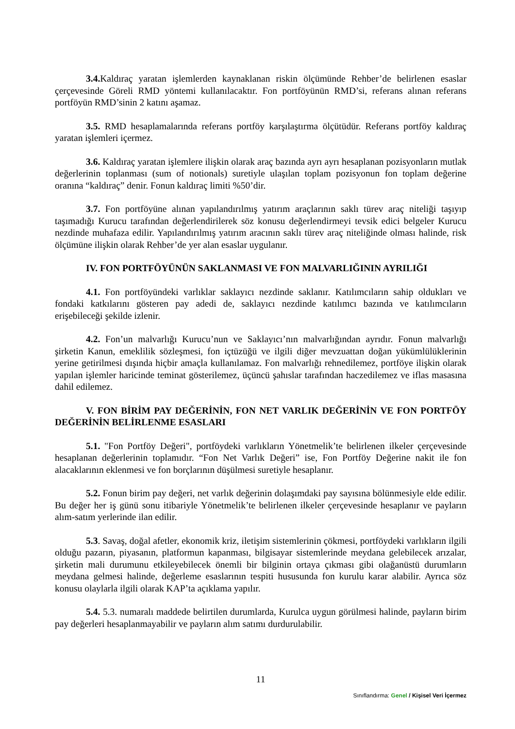3.4. Kaldıraç yaratan işlemlerden kaynaklanan riskin ölçümünde Rehber’de belirlenen esaslar çerçevesinde Göreli RMD yöntemi kullanılacaktır. Fon portföyünün RMD’si, referans alınan referans portföyün RMD’sinin 2 katını aşamaz.
3.5. RMD hesaplamalarında referans portföy karşılaştırma ölçütüdür. Referans portföy kaldıraç yaratan işlemleri içermez.
3.6. Kaldıraç yaratan işlemlere ilişkin olarak araç bazında ayrı ayrı hesaplanan pozisyonların mutlak değerlerinin toplanması (sum of notionals) suretiyle ulaşılan toplam pozisyonun fon toplam değerine oranına “kaldıraç” denir. Fonun kaldıraç limiti %50’dir.
3.7. Fon portföyüne alınan yapılandırılmış yatırım araçlarının saklı türev araç niteliği taşıyıp taşımadığı Kurucu tarafından değerlendirilerek söz konusu değerlendirmeyi tevsik edici belgeler Kurucu nezdinde muhafaza edilir. Yapılandırılmış yatırım aracının saklı türev araç niteliğinde olması halinde, risk ölçümüne ilişkin olarak Rehber’de yer alan esaslar uygulanır.
IV. FON PORTFÖYÜNÜN SAKLANMASI VE FON MALVARLIĞININ AYRILIĞI
4.1. Fon portföyündeki varlıklar saklayıcı nezdinde saklanır. Katılımcıların sahip oldukları ve fondaki katkılarını gösteren pay adedi de, saklayıcı nezdinde katılımcı bazında ve katılımcıların erişebileceği şekilde izlenir.
4.2. Fon’un malvarlığı Kurucu’nun ve Saklayıcı’nın malvarlığından ayrıdır. Fonun malvarlığı şirketin Kanun, emeklilik sözleşmesi, fon içtüzüğü ve ilgili diğer mevzuattan doğan yükümlülüklerinin yerine getirilmesi dışında hiçbir amaçla kullanılamaz. Fon malvarlığı rehnedilemez, portföye ilişkin olarak yapılan işlemler haricinde teminat gösterilemez, üçüncü şahıslar tarafından haczedilemez ve iflas masasına dahil edilemez.
V. FON BİRİM PAY DEĞERİNİN, FON NET VARLIK DEĞERİNİN VE FON PORTFÖY DEĞERİNİN BELİRLENME ESASLARI
5.1. "Fon Portföy Değeri", portföydeki varlıkların Yönetmelik’te belirlenen ilkeler çerçevesinde hesaplanan değerlerinin toplamıdır. “Fon Net Varlık Değeri” ise, Fon Portföy Değerine nakit ile fon alacaklarının eklenmesi ve fon borçlarının düşülmesi suretiyle hesaplanır.
5.2. Fonun birim pay değeri, net varlık değerinin dolaşımdaki pay sayısına bölünmesiyle elde edilir. Bu değer her iş günü sonu itibariyle Yönetmelik’te belirlenen ilkeler çerçevesinde hesaplanır ve payların alım-satım yerlerinde ilan edilir.
5.3. Savaş, doğal afetler, ekonomik kriz, iletişim sistemlerinin çökmesi, portföydeki varlıkların ilgili olduğu pazarın, piyasanın, platformun kapanması, bilgisayar sistemlerinde meydana gelebilecek arızalar, şirketin mali durumunu etkileyebilecek önemli bir bilginin ortaya çıkması gibi olağanüstü durumların meydana gelmesi halinde, değerleme esaslarının tespiti hususunda fon kurulu karar alabilir. Ayrıca söz konusu olaylarla ilgili olarak KAP’ta açıklama yapılır.
5.4. 5.3. numaralı maddede belirtilen durumlarda, Kurulca uygun görülmesi halinde, payların birim pay değerleri hesaplanmayabilir ve payların alım satımı durdurulabilir.
11
Sınıflandırma: Genel / Kişisel Veri İçermez